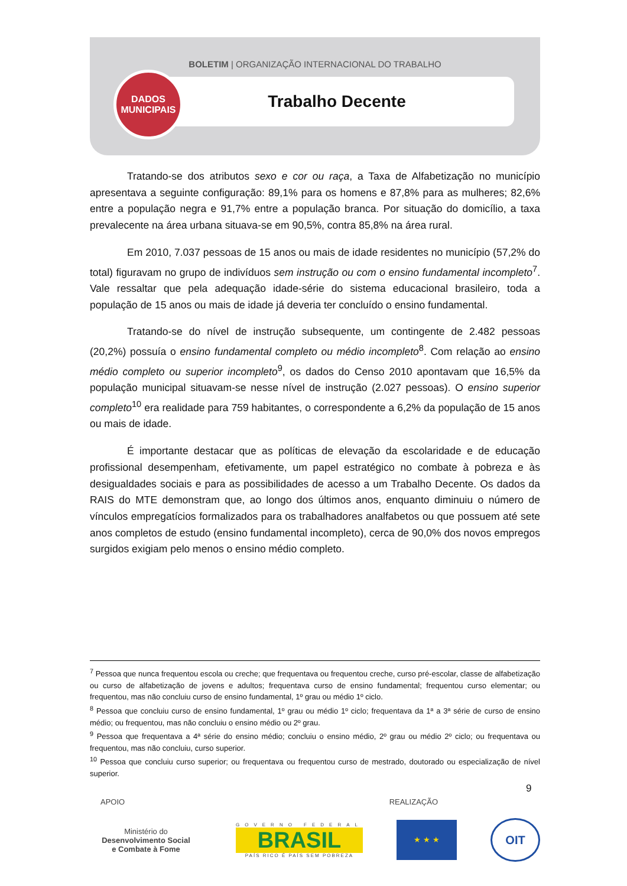BOLETIM | ORGANIZAÇÃO INTERNACIONAL DO TRABALHO
Trabalho Decente
DADOS
MUNICIPAIS
Tratando-se dos atributos sexo e cor ou raça, a Taxa de Alfabetização no município apresentava a seguinte configuração: 89,1% para os homens e 87,8% para as mulheres; 82,6% entre a população negra e 91,7% entre a população branca. Por situação do domicílio, a taxa prevalecente na área urbana situava-se em 90,5%, contra 85,8% na área rural.
Em 2010, 7.037 pessoas de 15 anos ou mais de idade residentes no município (57,2% do total) figuravam no grupo de indivíduos sem instrução ou com o ensino fundamental incompleto<sup>7</sup>. Vale ressaltar que pela adequação idade-série do sistema educacional brasileiro, toda a população de 15 anos ou mais de idade já deveria ter concluído o ensino fundamental.
Tratando-se do nível de instrução subsequente, um contingente de 2.482 pessoas (20,2%) possuía o ensino fundamental completo ou médio incompleto<sup>8</sup>. Com relação ao ensino médio completo ou superior incompleto<sup>9</sup>, os dados do Censo 2010 apontavam que 16,5% da população municipal situavam-se nesse nível de instrução (2.027 pessoas). O ensino superior completo<sup>10</sup> era realidade para 759 habitantes, o correspondente a 6,2% da população de 15 anos ou mais de idade.
É importante destacar que as políticas de elevação da escolaridade e de educação profissional desempenham, efetivamente, um papel estratégico no combate à pobreza e às desigualdades sociais e para as possibilidades de acesso a um Trabalho Decente. Os dados da RAIS do MTE demonstram que, ao longo dos últimos anos, enquanto diminuiu o número de vínculos empregatícios formalizados para os trabalhadores analfabetos ou que possuem até sete anos completos de estudo (ensino fundamental incompleto), cerca de 90,0% dos novos empregos surgidos exigiam pelo menos o ensino médio completo.
<sup>7</sup> Pessoa que nunca frequentou escola ou creche; que frequentava ou frequentou creche, curso pré-escolar, classe de alfabetização ou curso de alfabetização de jovens e adultos; frequentava curso de ensino fundamental; frequentou curso elementar; ou frequentou, mas não concluiu curso de ensino fundamental, 1º grau ou médio 1º ciclo.
<sup>8</sup> Pessoa que concluiu curso de ensino fundamental, 1º grau ou médio 1º ciclo; frequentava da 1ª a 3ª série de curso de ensino médio; ou frequentou, mas não concluiu o ensino médio ou 2º grau.
<sup>9</sup> Pessoa que frequentava a 4ª série do ensino médio; concluiu o ensino médio, 2º grau ou médio 2º ciclo; ou frequentava ou frequentou, mas não concluiu, curso superior.
<sup>10</sup> Pessoa que concluiu curso superior; ou frequentava ou frequentou curso de mestrado, doutorado ou especialização de nível superior.
9
APOIO REALIZAÇÃO
Ministério do
Desenvolvimento Social
e Combate à Fome
GOVERNO FEDERAL
BRASIL
PAÍS RICO É PAÍS SEM POBREZA
★ ★ ★
OIT